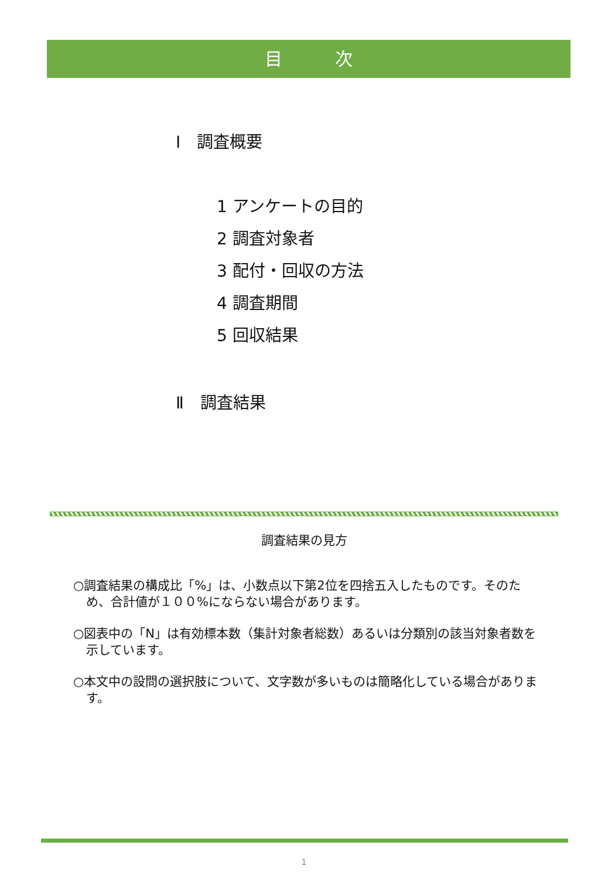目　　　次
Ⅰ　調査概要
1 アンケートの目的
2 調査対象者
3 配付・回収の方法
4 調査期間
5 回収結果
Ⅱ　調査結果
調査結果の見方
○調査結果の構成比「%」は、小数点以下第2位を四捨五入したものです。そのため、合計値が１００%にならない場合があります。
○図表中の「N」は有効標本数（集計対象者総数）あるいは分類別の該当対象者数を示しています。
○本文中の設問の選択肢について、文字数が多いものは簡略化している場合があります。
1